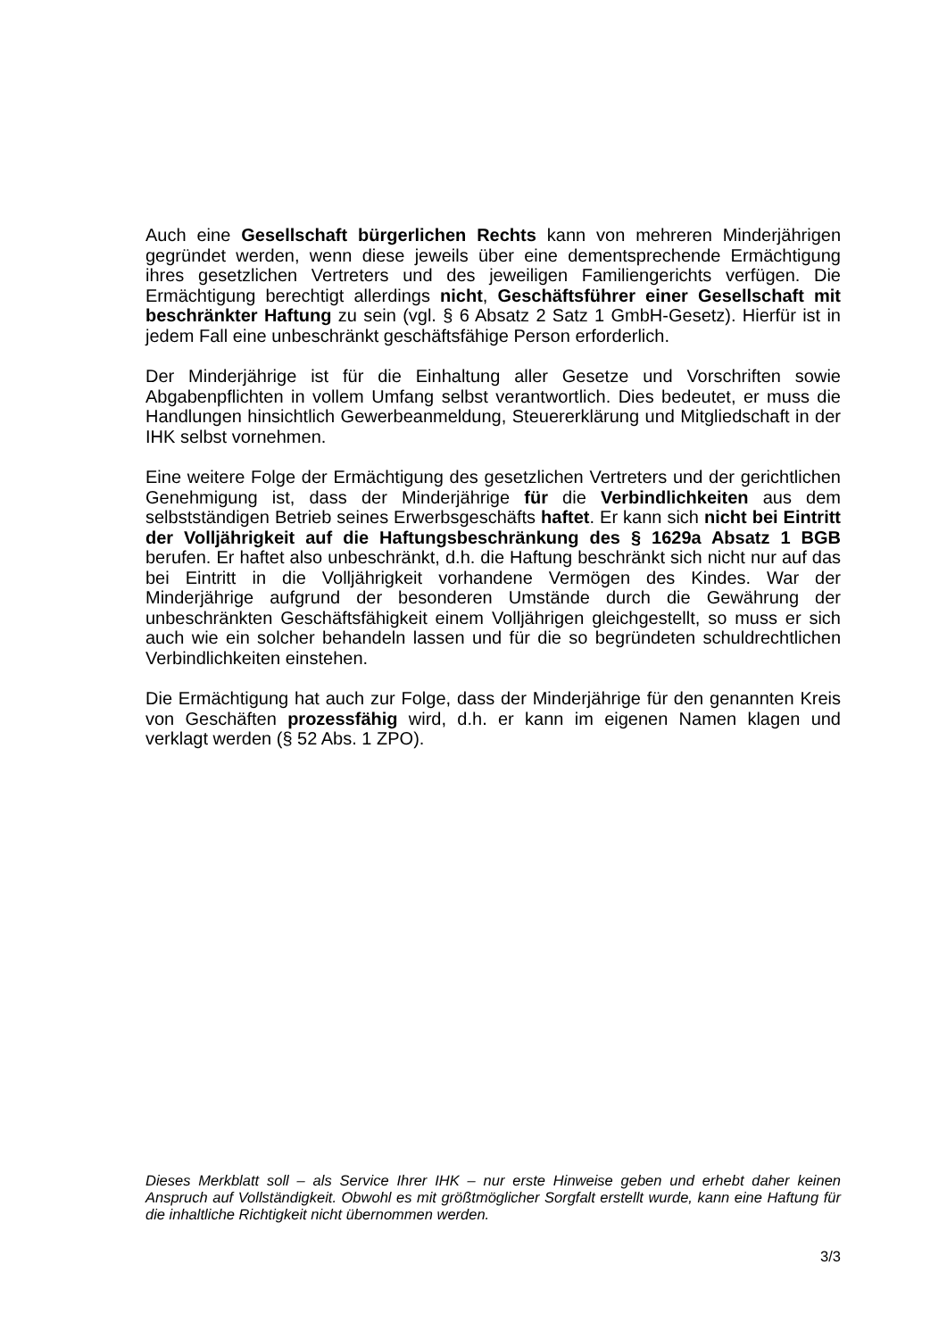Auch eine Gesellschaft bürgerlichen Rechts kann von mehreren Minderjährigen gegründet werden, wenn diese jeweils über eine dementsprechende Ermächtigung ihres gesetzlichen Vertreters und des jeweiligen Familiengerichts verfügen. Die Ermächtigung berechtigt allerdings nicht, Geschäftsführer einer Gesellschaft mit beschränkter Haftung zu sein (vgl. § 6 Absatz 2 Satz 1 GmbH-Gesetz). Hierfür ist in jedem Fall eine unbeschränkt geschäftsfähige Person erforderlich.
Der Minderjährige ist für die Einhaltung aller Gesetze und Vorschriften sowie Abgabenpflichten in vollem Umfang selbst verantwortlich. Dies bedeutet, er muss die Handlungen hinsichtlich Gewerbeanmeldung, Steuererklärung und Mitgliedschaft in der IHK selbst vornehmen.
Eine weitere Folge der Ermächtigung des gesetzlichen Vertreters und der gerichtlichen Genehmigung ist, dass der Minderjährige für die Verbindlichkeiten aus dem selbstständigen Betrieb seines Erwerbsgeschäfts haftet. Er kann sich nicht bei Eintritt der Volljährigkeit auf die Haftungsbeschränkung des § 1629a Absatz 1 BGB berufen. Er haftet also unbeschränkt, d.h. die Haftung beschränkt sich nicht nur auf das bei Eintritt in die Volljährigkeit vorhandene Vermögen des Kindes. War der Minderjährige aufgrund der besonderen Umstände durch die Gewährung der unbeschränkten Geschäftsfähigkeit einem Volljährigen gleichgestellt, so muss er sich auch wie ein solcher behandeln lassen und für die so begründeten schuldrechtlichen Verbindlichkeiten einstehen.
Die Ermächtigung hat auch zur Folge, dass der Minderjährige für den genannten Kreis von Geschäften prozessfähig wird, d.h. er kann im eigenen Namen klagen und verklagt werden (§ 52 Abs. 1 ZPO).
Dieses Merkblatt soll – als Service Ihrer IHK – nur erste Hinweise geben und erhebt daher keinen Anspruch auf Vollständigkeit. Obwohl es mit größtmöglicher Sorgfalt erstellt wurde, kann eine Haftung für die inhaltliche Richtigkeit nicht übernommen werden.
3/3